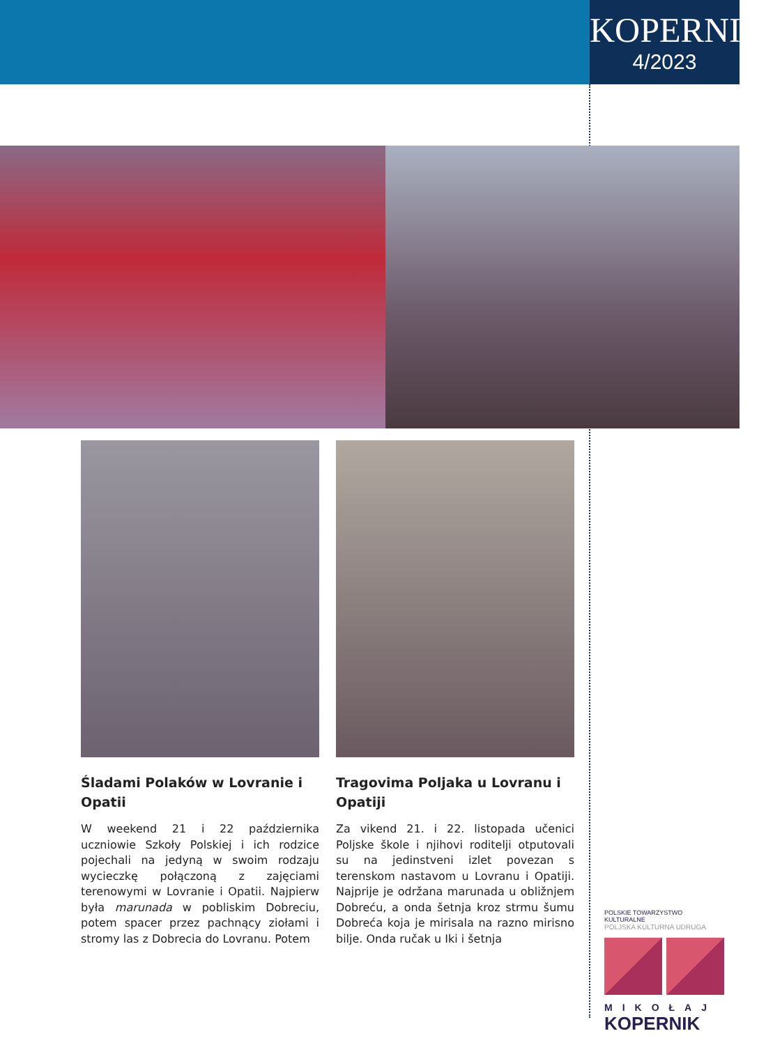KOPERNIK
4/2023
Śladami Polaków w Lovranie i Opatii
W weekend 21 i 22 października uczniowie Szkoły Polskiej i ich rodzice pojechali na jedyną w swoim rodzaju wycieczkę połączoną z zajęciami terenowymi w Lovranie i Opatii. Najpierw była marunada w pobliskim Dobreciu, potem spacer przez pachnący ziołami i stromy las z Dobrecia do Lovranu. Potem
Tragovima Poljaka u Lovranu i Opatiji
Za vikend 21. i 22. listopada učenici Poljske škole i njihovi roditelji otputovali su na jedinstveni izlet povezan s terenskom nastavom u Lovranu i Opatiji. Najprije je održana marunada u obližnjem Dobreću, a onda šetnja kroz strmu šumu Dobreća koja je mirisala na razno mirisno bilje. Onda ručak u Iki i šetnja
POLSKIE TOWARZYSTWO KULTURALNE
POLJSKA KULTURNA UDRUGA
MIKOŁAJ
KOPERNIK